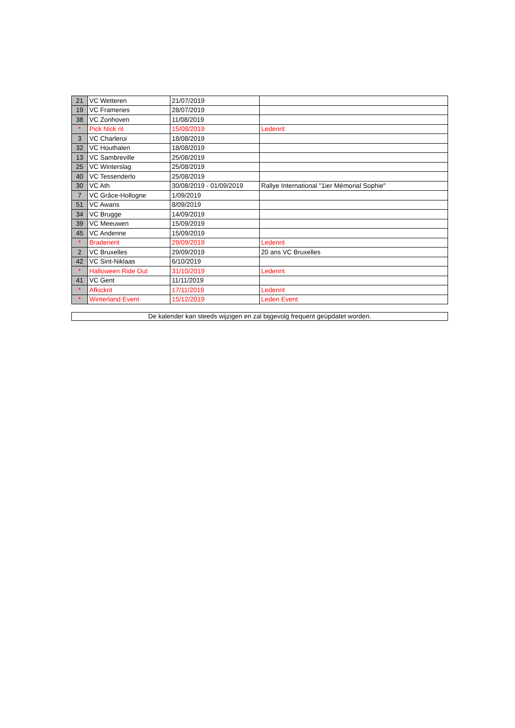| 21 | VC Wetteren | 21/07/2019 | |
| 19 | VC Frameries | 28/07/2019 | |
| 38 | VC Zonhoven | 11/08/2019 | |
| * | Pick Nick rit | 15/08/2019 | Ledenrit |
| 3 | VC Charleroi | 18/08/2019 | |
| 32 | VC Houthalen | 18/08/2019 | |
| 13 | VC Sambreville | 25/08/2019 | |
| 25 | VC Winterslag | 25/08/2019 | |
| 40 | VC Tessenderlo | 25/08/2019 | |
| 30 | VC Ath | 30/08/2019 - 01/09/2019 | Rallye International "1ier Mémorial Sophie" |
| 7 | VC Grâce-Hollogne | 1/09/2019 | |
| 51 | VC Awans | 8/09/2019 | |
| 34 | VC Brugge | 14/09/2019 | |
| 39 | VC Meeuwen | 15/09/2019 | |
| 45 | VC Andenne | 15/09/2019 | |
| * | Braderierit | 29/09/2019 | Ledenrit |
| 2 | VC Bruxelles | 29/09/2019 | 20 ans VC Bruxelles |
| 42 | VC Sint-Niklaas | 6/10/2019 | |
| * | Halloween Ride Out | 31/10/2019 | Ledenrit |
| 41 | VC Gent | 11/11/2019 | |
| * | Afkickrit | 17/11/2019 | Ledenrit |
| * | Winterland Event | 15/12/2019 | Leden Event |
De kalender kan steeds wijzigen en zal bijgevolg frequent geüpdatet worden.